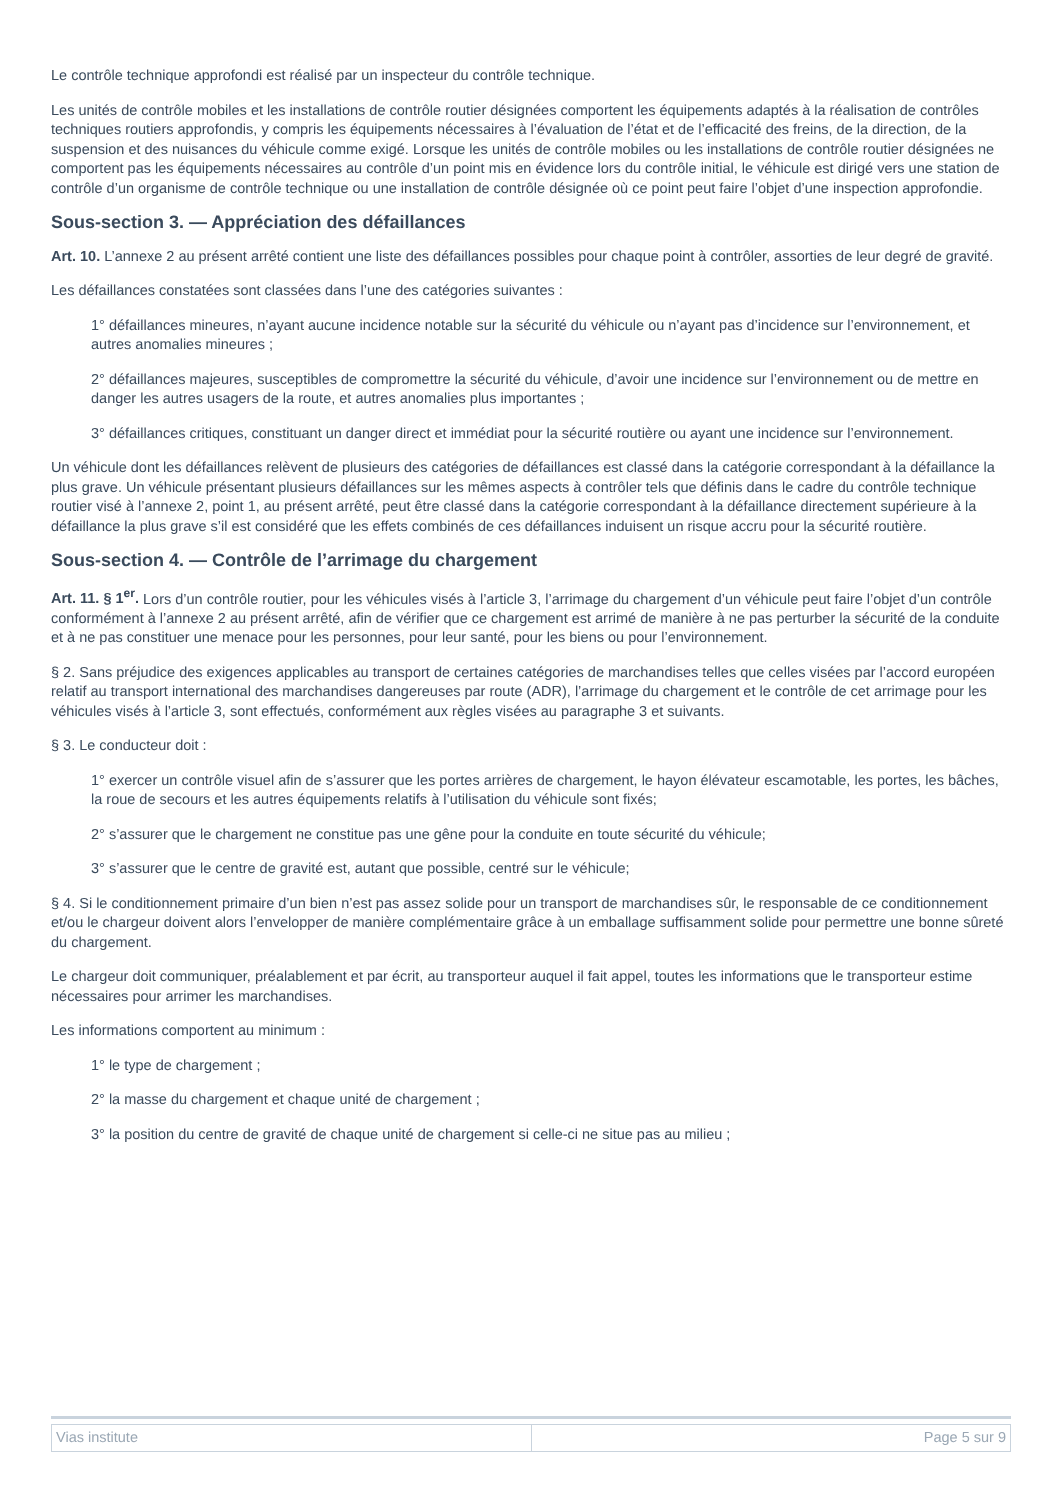Le contrôle technique approfondi est réalisé par un inspecteur du contrôle technique.
Les unités de contrôle mobiles et les installations de contrôle routier désignées comportent les équipements adaptés à la réalisation de contrôles techniques routiers approfondis, y compris les équipements nécessaires à l’évaluation de l’état et de l’efficacité des freins, de la direction, de la suspension et des nuisances du véhicule comme exigé. Lorsque les unités de contrôle mobiles ou les installations de contrôle routier désignées ne comportent pas les équipements nécessaires au contrôle d’un point mis en évidence lors du contrôle initial, le véhicule est dirigé vers une station de contrôle d’un organisme de contrôle technique ou une installation de contrôle désignée où ce point peut faire l’objet d’une inspection approfondie.
Sous-section 3. — Appréciation des défaillances
Art. 10. L’annexe 2 au présent arrêté contient une liste des défaillances possibles pour chaque point à contrôler, assorties de leur degré de gravité.
Les défaillances constatées sont classées dans l’une des catégories suivantes :
1° défaillances mineures, n’ayant aucune incidence notable sur la sécurité du véhicule ou n’ayant pas d’incidence sur l’environnement, et autres anomalies mineures ;
2° défaillances majeures, susceptibles de compromettre la sécurité du véhicule, d’avoir une incidence sur l’environnement ou de mettre en danger les autres usagers de la route, et autres anomalies plus importantes ;
3° défaillances critiques, constituant un danger direct et immédiat pour la sécurité routière ou ayant une incidence sur l’environnement.
Un véhicule dont les défaillances relèvent de plusieurs des catégories de défaillances est classé dans la catégorie correspondant à la défaillance la plus grave. Un véhicule présentant plusieurs défaillances sur les mêmes aspects à contrôler tels que définis dans le cadre du contrôle technique routier visé à l’annexe 2, point 1, au présent arrêté, peut être classé dans la catégorie correspondant à la défaillance directement supérieure à la défaillance la plus grave s’il est considéré que les effets combinés de ces défaillances induisent un risque accru pour la sécurité routière.
Sous-section 4. — Contrôle de l’arrimage du chargement
Art. 11. § 1<sup>er</sup>. Lors d’un contrôle routier, pour les véhicules visés à l’article 3, l’arrimage du chargement d’un véhicule peut faire l’objet d’un contrôle conformément à l’annexe 2 au présent arrêté, afin de vérifier que ce chargement est arrimé de manière à ne pas perturber la sécurité de la conduite et à ne pas constituer une menace pour les personnes, pour leur santé, pour les biens ou pour l’environnement.
§ 2. Sans préjudice des exigences applicables au transport de certaines catégories de marchandises telles que celles visées par l’accord européen relatif au transport international des marchandises dangereuses par route (ADR), l’arrimage du chargement et le contrôle de cet arrimage pour les véhicules visés à l’article 3, sont effectués, conformément aux règles visées au paragraphe 3 et suivants.
§ 3. Le conducteur doit :
1° exercer un contrôle visuel afin de s’assurer que les portes arrières de chargement, le hayon élévateur escamotable, les portes, les bâches, la roue de secours et les autres équipements relatifs à l’utilisation du véhicule sont fixés;
2° s’assurer que le chargement ne constitue pas une gêne pour la conduite en toute sécurité du véhicule;
3° s’assurer que le centre de gravité est, autant que possible, centré sur le véhicule;
§ 4. Si le conditionnement primaire d’un bien n’est pas assez solide pour un transport de marchandises sûr, le responsable de ce conditionnement et/ou le chargeur doivent alors l’envelopper de manière complémentaire grâce à un emballage suffisamment solide pour permettre une bonne sûreté du chargement.
Le chargeur doit communiquer, préalablement et par écrit, au transporteur auquel il fait appel, toutes les informations que le transporteur estime nécessaires pour arrimer les marchandises.
Les informations comportent au minimum :
1° le type de chargement ;
2° la masse du chargement et chaque unité de chargement ;
3° la position du centre de gravité de chaque unité de chargement si celle-ci ne situe pas au milieu ;
| Vias institute | Page 5 sur 9 |